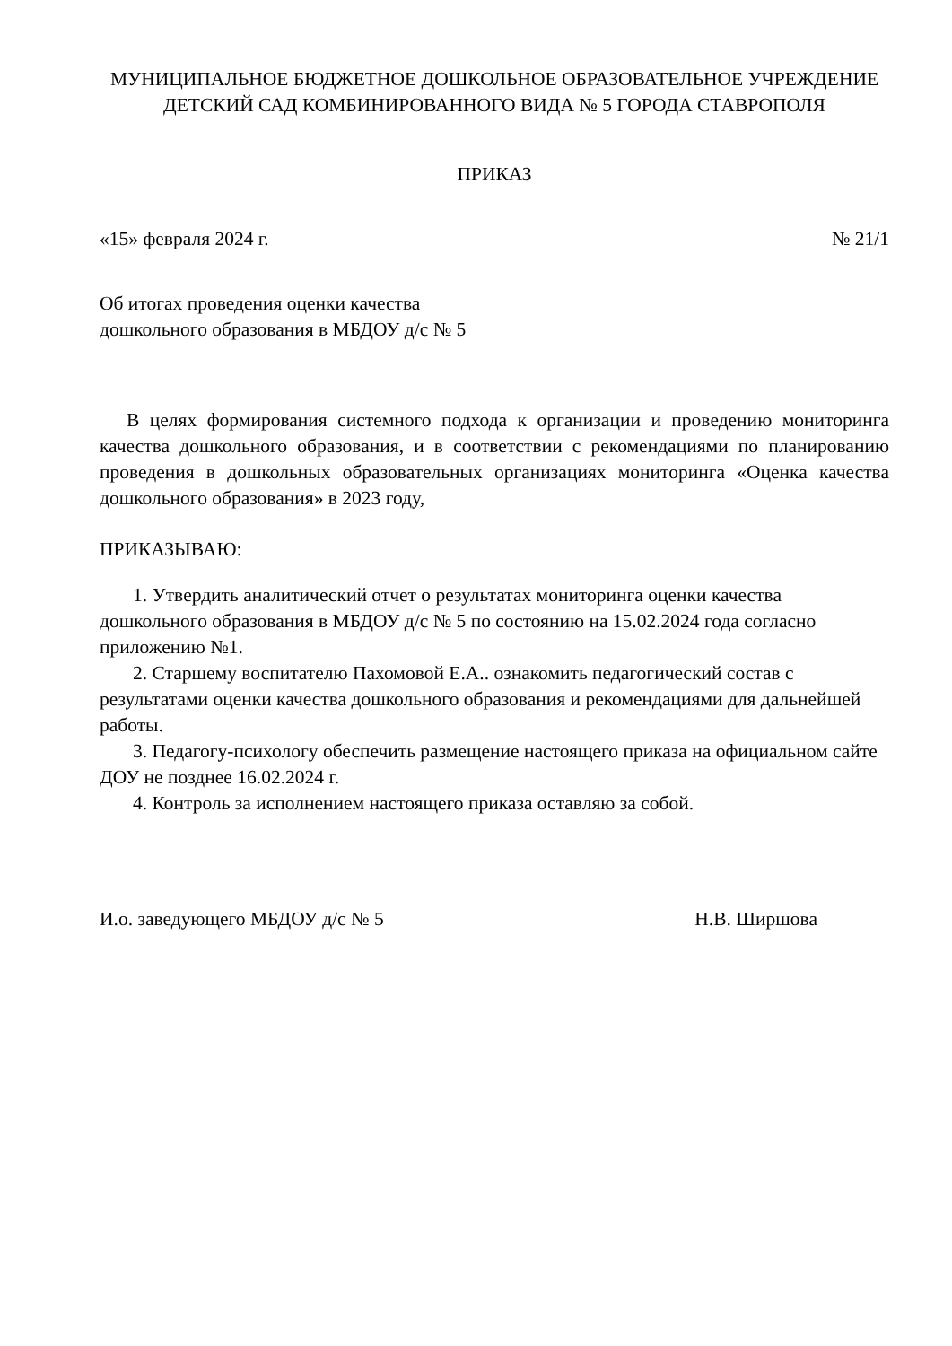МУНИЦИПАЛЬНОЕ БЮДЖЕТНОЕ ДОШКОЛЬНОЕ ОБРАЗОВАТЕЛЬНОЕ УЧРЕЖДЕНИЕ ДЕТСКИЙ САД КОМБИНИРОВАННОГО ВИДА № 5 ГОРОДА СТАВРОПОЛЯ
ПРИКАЗ
«15» февраля 2024 г. № 21/1
Об итогах проведения оценки качества
дошкольного образования в МБДОУ д/с № 5
В целях формирования системного подхода к организации и проведению мониторинга качества дошкольного образования, и в соответствии с рекомендациями по планированию проведения в дошкольных образовательных организациях мониторинга «Оценка качества дошкольного образования» в 2023 году,
ПРИКАЗЫВАЮ:
1. Утвердить аналитический отчет о результатах мониторинга оценки качества дошкольного образования в МБДОУ д/с № 5 по состоянию на 15.02.2024 года согласно приложению №1.
2. Старшему воспитателю Пахомовой Е.А.. ознакомить педагогический состав с результатами оценки качества дошкольного образования и рекомендациями для дальнейшей работы.
3. Педагогу-психологу обеспечить размещение настоящего приказа на официальном сайте ДОУ не позднее 16.02.2024 г.
4. Контроль за исполнением настоящего приказа оставляю за собой.
И.о. заведующего МБДОУ д/с № 5 Н.В. Ширшова